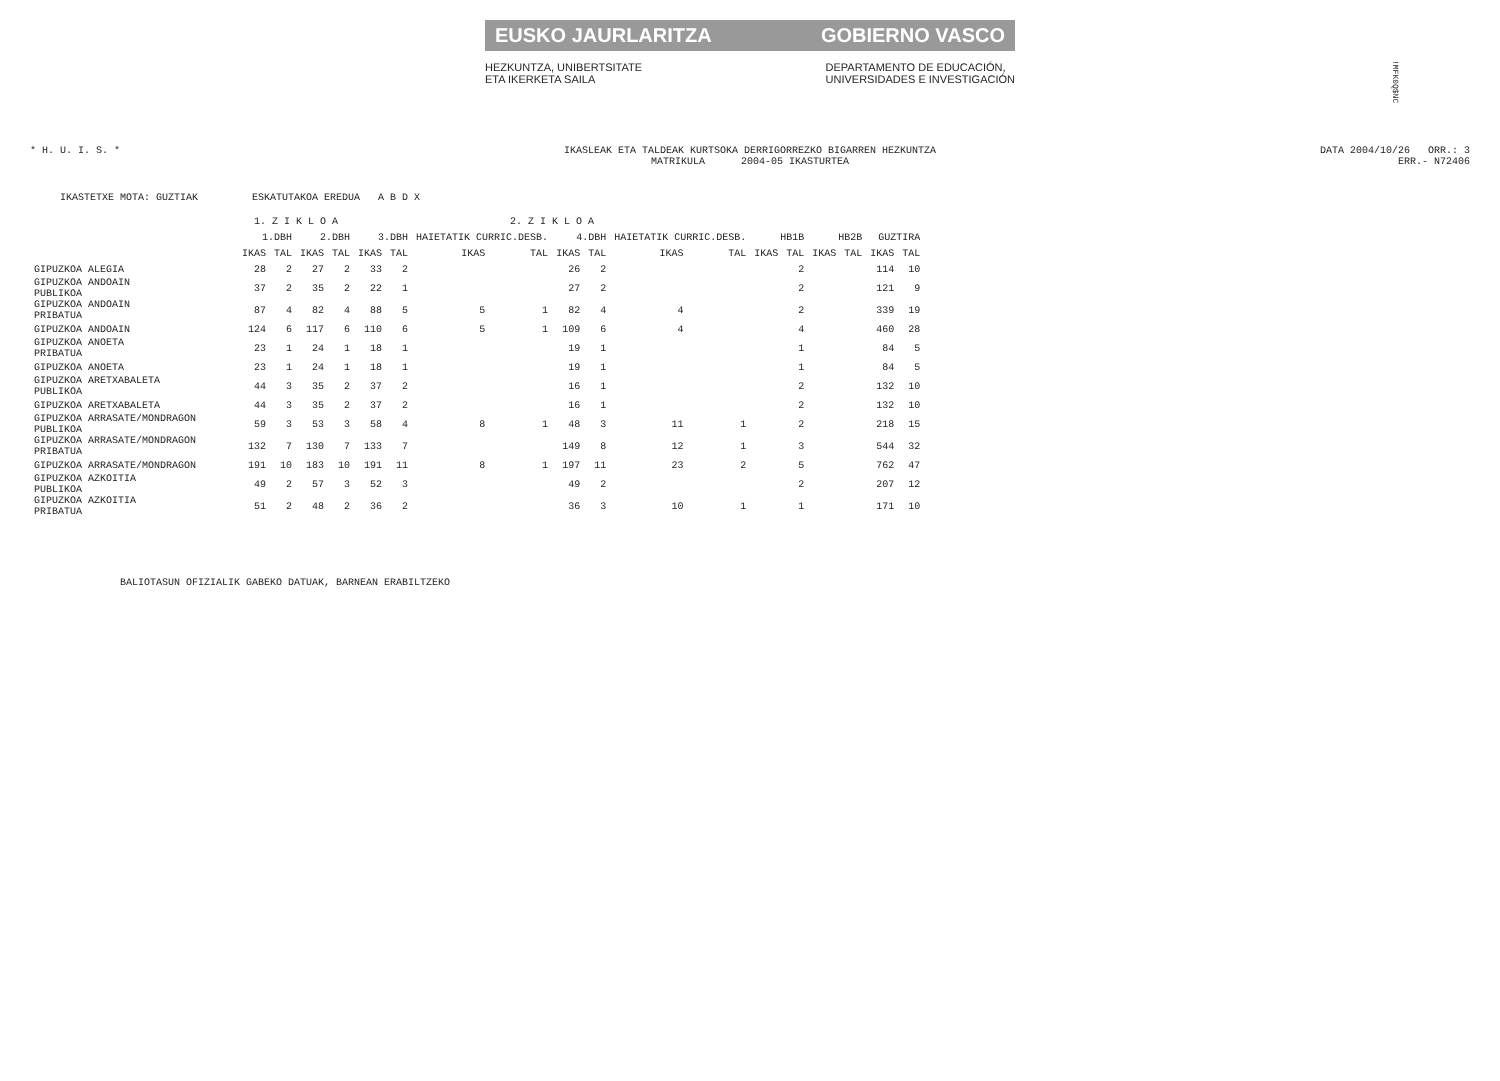!MFK0Q$NC
EUSKO JAURLARITZA GOBIERNO VASCO
HEZKUNTZA, UNIBERTSITATE
ETA IKERKETA SAILA DEPARTAMENTO DE EDUCACIÓN,
UNIVERSIDADES E INVESTIGACIÓN
* H. U. I. S. * IKASLEAK ETA TALDEAK KURTSOKA DERRIGORREZKO BIGARREN HEZKUNTZA
MATRIKULA 2004-05 IKASTURTEA
DATA 2004/10/26 ORR.: 3
ERR.- N72406
IKASTETXE MOTA: GUZTIAK ESKATUTAKOA EREDUA A B D X
| | 1. Z I K L O A | | | | 2. Z I K L O A | | | | | | | | | | | | | |
| --- | --- | --- | --- | --- | --- | --- | --- | --- | --- | --- | --- | --- | --- | --- | --- | --- | --- | --- |
| | 1.DBH | | 2.DBH | | 3.DBH | | HAIETATIK CURRIC.DESB. | | 4.DBH | | HAIETATIK CURRIC.DESB. | | HB1B | | HB2B | | GUZTIRA | |
| | IKAS | TAL | IKAS | TAL | IKAS | TAL | IKAS | TAL | IKAS | TAL | IKAS | TAL | IKAS | TAL | IKAS | TAL | IKAS | TAL |
| GIPUZKOA ALEGIA | 28 | 2 | 27 | 2 | 33 | 2 | | | 26 | 2 | | | | 2 | | | 114 | 10 |
| GIPUZKOA ANDOAIN PUBLIKOA | 37 | 2 | 35 | 2 | 22 | 1 | | | 27 | 2 | | | | 2 | | | 121 | 9 |
| GIPUZKOA ANDOAIN PRIBATUA | 87 | 4 | 82 | 4 | 88 | 5 | 5 | 1 | 82 | 4 | 4 | | | 2 | | | 339 | 19 |
| GIPUZKOA ANDOAIN | 124 | 6 | 117 | 6 | 110 | 6 | 5 | 1 | 109 | 6 | 4 | | | 4 | | | 460 | 28 |
| GIPUZKOA ANOETA PRIBATUA | 23 | 1 | 24 | 1 | 18 | 1 | | | 19 | 1 | | | | 1 | | | 84 | 5 |
| GIPUZKOA ANOETA | 23 | 1 | 24 | 1 | 18 | 1 | | | 19 | 1 | | | | 1 | | | 84 | 5 |
| GIPUZKOA ARETXABALETA PUBLIKOA | 44 | 3 | 35 | 2 | 37 | 2 | | | 16 | 1 | | | | 2 | | | 132 | 10 |
| GIPUZKOA ARETXABALETA | 44 | 3 | 35 | 2 | 37 | 2 | | | 16 | 1 | | | | 2 | | | 132 | 10 |
| GIPUZKOA ARRASATE/MONDRAGON PUBLIKOA | 59 | 3 | 53 | 3 | 58 | 4 | 8 | 1 | 48 | 3 | 11 | 1 | | 2 | | | 218 | 15 |
| GIPUZKOA ARRASATE/MONDRAGON PRIBATUA | 132 | 7 | 130 | 7 | 133 | 7 | | | 149 | 8 | 12 | 1 | | 3 | | | 544 | 32 |
| GIPUZKOA ARRASATE/MONDRAGON | 191 | 10 | 183 | 10 | 191 | 11 | 8 | 1 | 197 | 11 | 23 | 2 | | 5 | | | 762 | 47 |
| GIPUZKOA AZKOITIA PUBLIKOA | 49 | 2 | 57 | 3 | 52 | 3 | | | 49 | 2 | | | | 2 | | | 207 | 12 |
| GIPUZKOA AZKOITIA PRIBATUA | 51 | 2 | 48 | 2 | 36 | 2 | | | 36 | 3 | 10 | 1 | | 1 | | | 171 | 10 |
BALIOTASUN OFIZIALIK GABEKO DATUAK, BARNEAN ERABILTZEKO